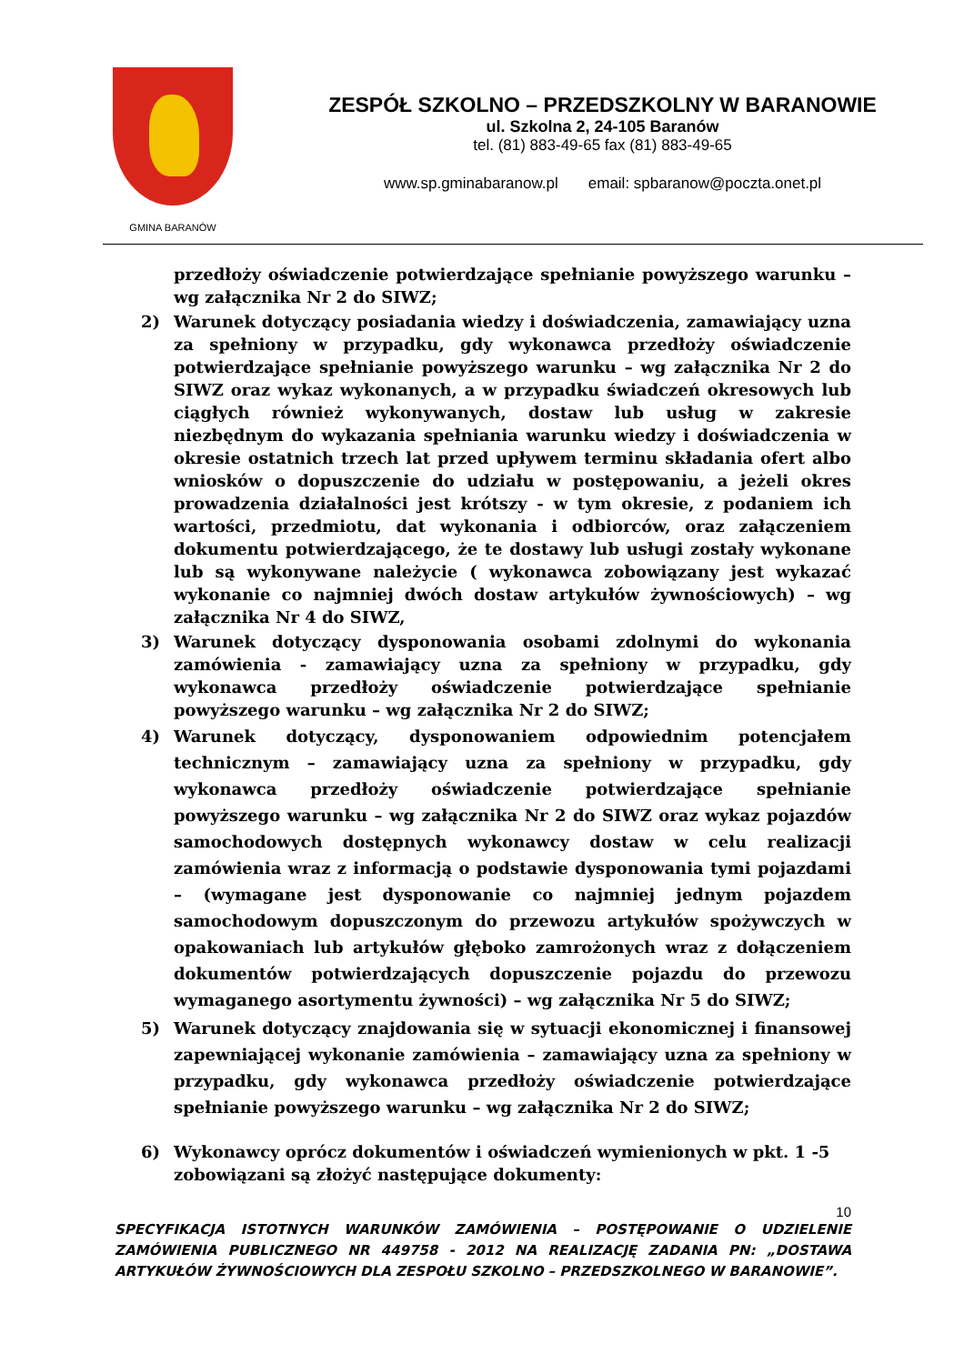GMINA BARANÓW
ZESPÓŁ SZKOLNO – PRZEDSZKOLNY W BARANOWIE
ul. Szkolna 2, 24-105 Baranów
tel. (81) 883-49-65 fax (81) 883-49-65
www.sp.gminabaranow.pl email: spbaranow@poczta.onet.pl
przedłoży oświadczenie potwierdzające spełnianie powyższego warunku – wg załącznika Nr 2 do SIWZ;
2) Warunek dotyczący posiadania wiedzy i doświadczenia, zamawiający uzna za spełniony w przypadku, gdy wykonawca przedłoży oświadczenie potwierdzające spełnianie powyższego warunku – wg załącznika Nr 2 do SIWZ oraz wykaz wykonanych, a w przypadku świadczeń okresowych lub ciągłych również wykonywanych, dostaw lub usług w zakresie niezbędnym do wykazania spełniania warunku wiedzy i doświadczenia w okresie ostatnich trzech lat przed upływem terminu składania ofert albo wniosków o dopuszczenie do udziału w postępowaniu, a jeżeli okres prowadzenia działalności jest krótszy - w tym okresie, z podaniem ich wartości, przedmiotu, dat wykonania i odbiorców, oraz załączeniem dokumentu potwierdzającego, że te dostawy lub usługi zostały wykonane lub są wykonywane należycie ( wykonawca zobowiązany jest wykazać wykonanie co najmniej dwóch dostaw artykułów żywnościowych) – wg załącznika Nr 4 do SIWZ,
3) Warunek dotyczący dysponowania osobami zdolnymi do wykonania zamówienia - zamawiający uzna za spełniony w przypadku, gdy wykonawca przedłoży oświadczenie potwierdzające spełnianie powyższego warunku – wg załącznika Nr 2 do SIWZ;
4) Warunek dotyczący, dysponowaniem odpowiednim potencjałem technicznym – zamawiający uzna za spełniony w przypadku, gdy wykonawca przedłoży oświadczenie potwierdzające spełnianie powyższego warunku – wg załącznika Nr 2 do SIWZ oraz wykaz pojazdów samochodowych dostępnych wykonawcy dostaw w celu realizacji zamówienia wraz z informacją o podstawie dysponowania tymi pojazdami – (wymagane jest dysponowanie co najmniej jednym pojazdem samochodowym dopuszczonym do przewozu artykułów spożywczych w opakowaniach lub artykułów głęboko zamrożonych wraz z dołączeniem dokumentów potwierdzających dopuszczenie pojazdu do przewozu wymaganego asortymentu żywności) – wg załącznika Nr 5 do SIWZ;
5) Warunek dotyczący znajdowania się w sytuacji ekonomicznej i finansowej zapewniającej wykonanie zamówienia – zamawiający uzna za spełniony w przypadku, gdy wykonawca przedłoży oświadczenie potwierdzające spełnianie powyższego warunku – wg załącznika Nr 2 do SIWZ;
6) Wykonawcy oprócz dokumentów i oświadczeń wymienionych w pkt. 1 -5 zobowiązani są złożyć następujące dokumenty:
10
SPECYFIKACJA ISTOTNYCH WARUNKÓW ZAMÓWIENIA – POSTĘPOWANIE O UDZIELENIE ZAMÓWIENIA PUBLICZNEGO NR 449758 - 2012 NA REALIZACJĘ ZADANIA PN: „DOSTAWA ARTYKUŁÓW ŻYWNOŚCIOWYCH DLA ZESPOŁU SZKOLNO – PRZEDSZKOLNEGO W BARANOWIE”.